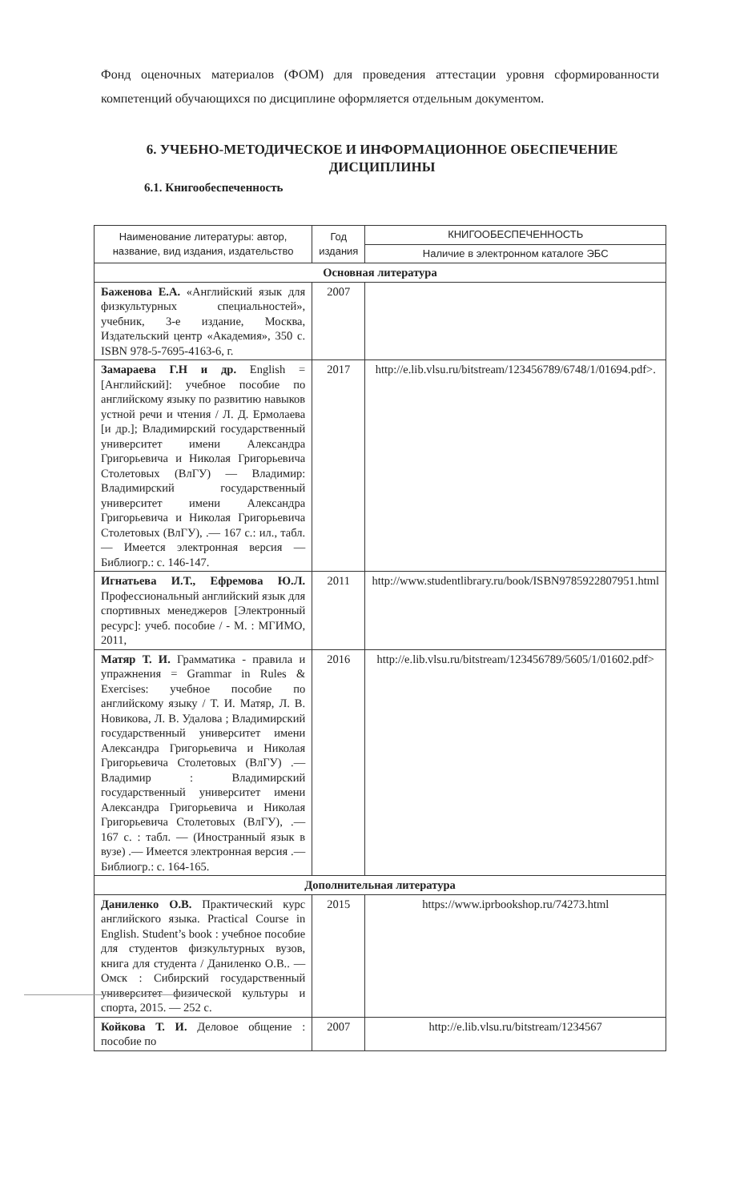Фонд оценочных материалов (ФОМ) для проведения аттестации уровня сформированности компетенций обучающихся по дисциплине оформляется отдельным документом.
6. УЧЕБНО-МЕТОДИЧЕСКОЕ И ИНФОРМАЦИОННОЕ ОБЕСПЕЧЕНИЕ ДИСЦИПЛИНЫ
6.1. Книгообеспеченность
| Наименование литературы: автор, название, вид издания, издательство | Год издания | КНИГООБЕСПЕЧЕННОСТЬ |
| --- | --- | --- |
| | | Наличие в электронном каталоге ЭБС |
| Основная литература | | |
| Баженова Е.А. «Английский язык для физкультурных специальностей», учебник, 3-е издание, Москва, Издательский центр «Академия», 350 с. ISBN 978-5-7695-4163-6, г. | 2007 | |
| Замараева Г.Н и др. English = [Английский]: учебное пособие по английскому языку по развитию навыков устной речи и чтения / Л. Д. Ермолаева [и др.]; Владимирский государственный университет имени Александра Григорьевича и Николая Григорьевича Столетовых (ВлГУ) — Владимир: Владимирский государственный университет имени Александра Григорьевича и Николая Григорьевича Столетовых (ВлГУ), .— 167 с.: ил., табл. — Имеется электронная версия — Библиогр.: с. 146-147. | 2017 | http://e.lib.vlsu.ru/bitstream/123456789/6748/1/01694.pdf>. |
| Игнатьева И.Т., Ефремова Ю.Л. Профессиональный английский язык для спортивных менеджеров [Электронный ресурс]: учеб. пособие / - М. : МГИМО, 2011, | 2011 | http://www.studentlibrary.ru/book/ISBN9785922807951.html |
| Матяр Т. И. Грамматика - правила и упражнения = Grammar in Rules & Exercises: учебное пособие по английскому языку / Т. И. Матяр, Л. В. Новикова, Л. В. Удалова ; Владимирский государственный университет имени Александра Григорьевича и Николая Григорьевича Столетовых (ВлГУ) .— Владимир : Владимирский государственный университет имени Александра Григорьевича и Николая Григорьевича Столетовых (ВлГУ), .— 167 с. : табл. — (Иностранный язык в вузе) .— Имеется электронная версия .— Библиогр.: с. 164-165. | 2016 | http://e.lib.vlsu.ru/bitstream/123456789/5605/1/01602.pdf> |
| Дополнительная литература | | |
| Даниленко О.В. Практический курс английского языка. Practical Course in English. Student’s book : учебное пособие для студентов физкультурных вузов, книга для студента / Даниленко О.В.. — Омск : Сибирский государственный университет физической культуры и спорта, 2015. — 252 с. | 2015 | https://www.iprbookshop.ru/74273.html |
| Койкова Т. И. Деловое общение : пособие по | 2007 | http://e.lib.vlsu.ru/bitstream/1234567 |